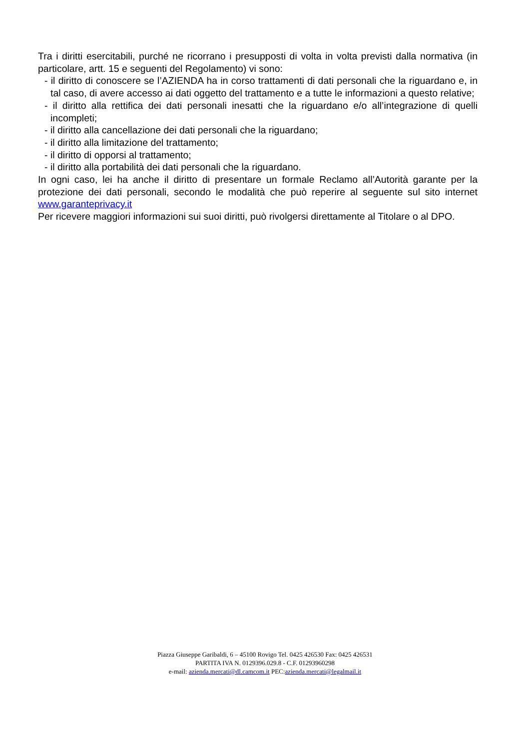Tra i diritti esercitabili, purché ne ricorrano i presupposti di volta in volta previsti dalla normativa (in particolare, artt. 15 e seguenti del Regolamento) vi sono:
- il diritto di conoscere se l’AZIENDA ha in corso trattamenti di dati personali che la riguardano e, in tal caso, di avere accesso ai dati oggetto del trattamento e a tutte le informazioni a questo relative;
- il diritto alla rettifica dei dati personali inesatti che la riguardano e/o all’integrazione di quelli incompleti;
- il diritto alla cancellazione dei dati personali che la riguardano;
- il diritto alla limitazione del trattamento;
- il diritto di opporsi al trattamento;
- il diritto alla portabilità dei dati personali che la riguardano.
In ogni caso, lei ha anche il diritto di presentare un formale Reclamo all’Autorità garante per la protezione dei dati personali, secondo le modalità che può reperire al seguente sul sito internet www.garanteprivacy.it
Per ricevere maggiori informazioni sui suoi diritti, può rivolgersi direttamente al Titolare o al DPO.
Piazza Giuseppe Garibaldi, 6 – 45100 Rovigo Tel. 0425 426530 Fax: 0425 426531
PARTITA IVA N. 0129396.029.8 - C.F. 01293960298
e-mail: azienda.mercati@dl.camcom.it PEC:azienda.mercati@legalmail.it